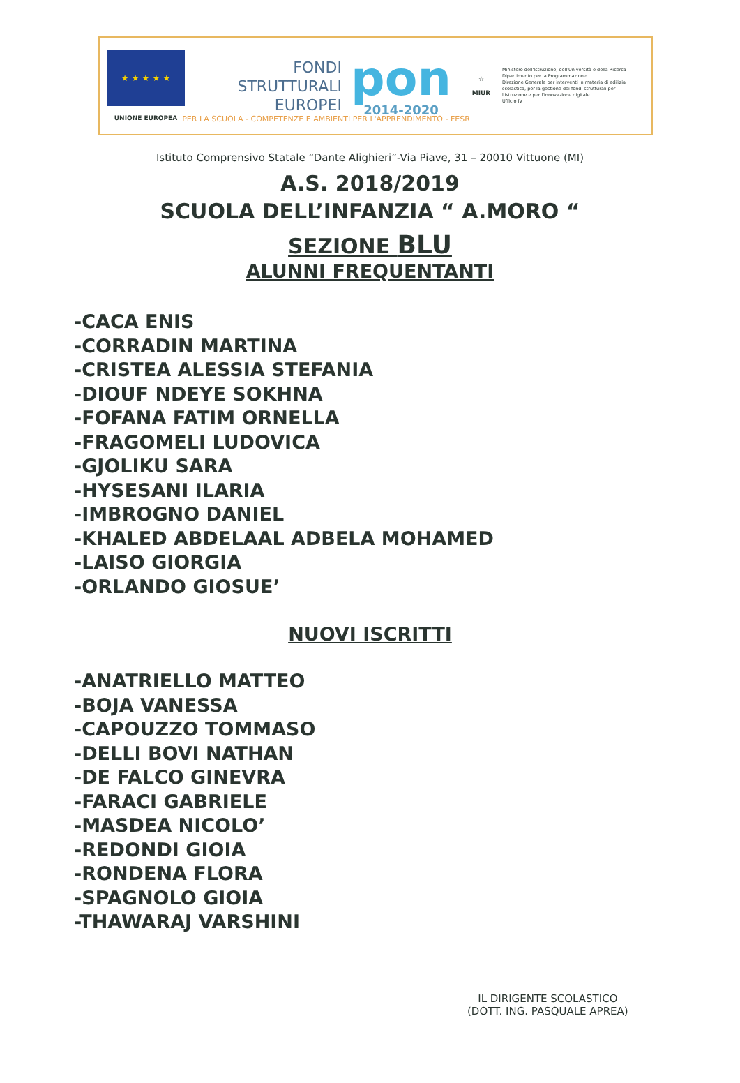★ ★ ★ ★ ★
UNIONE EUROPEA
FONDI
STRUTTURALI
EUROPEI
pon
2014-2020
☆
MIUR
Ministero dell'Istruzione, dell'Università e della Ricerca
Dipartimento per la Programmazione
Direzione Generale per interventi in materia di edilizia scolastica, per la gestione dei fondi strutturali per l'istruzione e per l'innovazione digitale
Ufficio IV
PER LA SCUOLA - COMPETENZE E AMBIENTI PER L'APPRENDIMENTO - FESR
Istituto Comprensivo Statale “Dante Alighieri”-Via Piave, 31 – 20010 Vittuone (MI)
A.S. 2018/2019
SCUOLA DELL’INFANZIA “ A.MORO “
SEZIONE BLU
ALUNNI FREQUENTANTI
-CACA ENIS
-CORRADIN MARTINA
-CRISTEA ALESSIA STEFANIA
-DIOUF NDEYE SOKHNA
-FOFANA FATIM ORNELLA
-FRAGOMELI LUDOVICA
-GJOLIKU SARA
-HYSESANI ILARIA
-IMBROGNO DANIEL
-KHALED ABDELAAL ADBELA MOHAMED
-LAISO GIORGIA
-ORLANDO GIOSUE’
NUOVI ISCRITTI
-ANATRIELLO MATTEO
-BOJA VANESSA
-CAPOUZZO TOMMASO
-DELLI BOVI NATHAN
-DE FALCO GINEVRA
-FARACI GABRIELE
-MASDEA NICOLO’
-REDONDI GIOIA
-RONDENA FLORA
-SPAGNOLO GIOIA
-THAWARAJ VARSHINI
IL DIRIGENTE SCOLASTICO
(DOTT. ING. PASQUALE APREA)